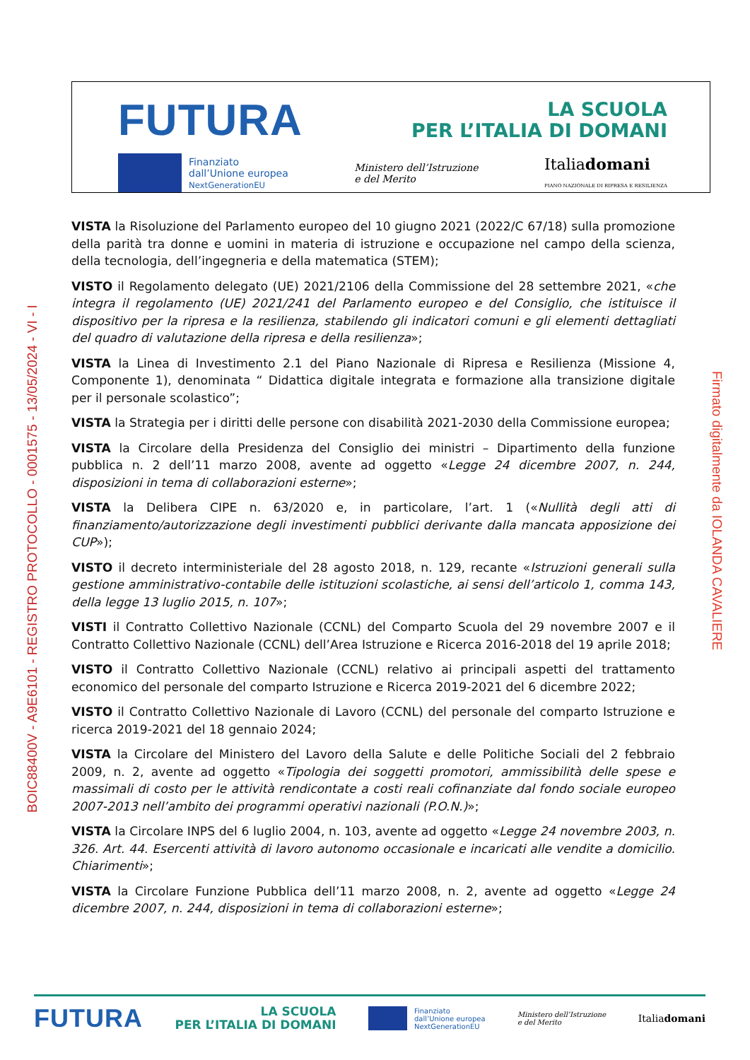FUTURA LA SCUOLA
PER L’ITALIA DI DOMANI
Finanziato
dall’Unione europea
NextGenerationEU Ministero dell’Istruzione
e del Merito Italiadomani
PIANO NAZIONALE DI RIPRESA E RESILIENZA
BOIC88400V - A9E6101 - REGISTRO PROTOCOLLO - 0001575 - 13/05/2024 - VI - I
Firmato digitalmente da IOLANDA CAVALIERE
VISTA la Risoluzione del Parlamento europeo del 10 giugno 2021 (2022/C 67/18) sulla promozione della parità tra donne e uomini in materia di istruzione e occupazione nel campo della scienza, della tecnologia, dell’ingegneria e della matematica (STEM);
VISTO il Regolamento delegato (UE) 2021/2106 della Commissione del 28 settembre 2021, «che integra il regolamento (UE) 2021/241 del Parlamento europeo e del Consiglio, che istituisce il dispositivo per la ripresa e la resilienza, stabilendo gli indicatori comuni e gli elementi dettagliati del quadro di valutazione della ripresa e della resilienza»;
VISTA la Linea di Investimento 2.1 del Piano Nazionale di Ripresa e Resilienza (Missione 4, Componente 1), denominata “ Didattica digitale integrata e formazione alla transizione digitale per il personale scolastico”;
VISTA la Strategia per i diritti delle persone con disabilità 2021-2030 della Commissione europea;
VISTA la Circolare della Presidenza del Consiglio dei ministri – Dipartimento della funzione pubblica n. 2 dell’11 marzo 2008, avente ad oggetto «Legge 24 dicembre 2007, n. 244, disposizioni in tema di collaborazioni esterne»;
VISTA la Delibera CIPE n. 63/2020 e, in particolare, l’art. 1 («Nullità degli atti di finanziamento/autorizzazione degli investimenti pubblici derivante dalla mancata apposizione dei CUP»);
VISTO il decreto interministeriale del 28 agosto 2018, n. 129, recante «Istruzioni generali sulla gestione amministrativo-contabile delle istituzioni scolastiche, ai sensi dell’articolo 1, comma 143, della legge 13 luglio 2015, n. 107»;
VISTI il Contratto Collettivo Nazionale (CCNL) del Comparto Scuola del 29 novembre 2007 e il Contratto Collettivo Nazionale (CCNL) dell’Area Istruzione e Ricerca 2016-2018 del 19 aprile 2018;
VISTO il Contratto Collettivo Nazionale (CCNL) relativo ai principali aspetti del trattamento economico del personale del comparto Istruzione e Ricerca 2019-2021 del 6 dicembre 2022;
VISTO il Contratto Collettivo Nazionale di Lavoro (CCNL) del personale del comparto Istruzione e ricerca 2019-2021 del 18 gennaio 2024;
VISTA la Circolare del Ministero del Lavoro della Salute e delle Politiche Sociali del 2 febbraio 2009, n. 2, avente ad oggetto «Tipologia dei soggetti promotori, ammissibilità delle spese e massimali di costo per le attività rendicontate a costi reali cofinanziate dal fondo sociale europeo 2007-2013 nell’ambito dei programmi operativi nazionali (P.O.N.)»;
VISTA la Circolare INPS del 6 luglio 2004, n. 103, avente ad oggetto «Legge 24 novembre 2003, n. 326. Art. 44. Esercenti attività di lavoro autonomo occasionale e incaricati alle vendite a domicilio. Chiarimenti»;
VISTA la Circolare Funzione Pubblica dell’11 marzo 2008, n. 2, avente ad oggetto «Legge 24 dicembre 2007, n. 244, disposizioni in tema di collaborazioni esterne»;
FUTURA LA SCUOLA
PER L’ITALIA DI DOMANI Finanziato
dall’Unione europea
NextGenerationEU Ministero dell’Istruzione
e del Merito Italiadomani